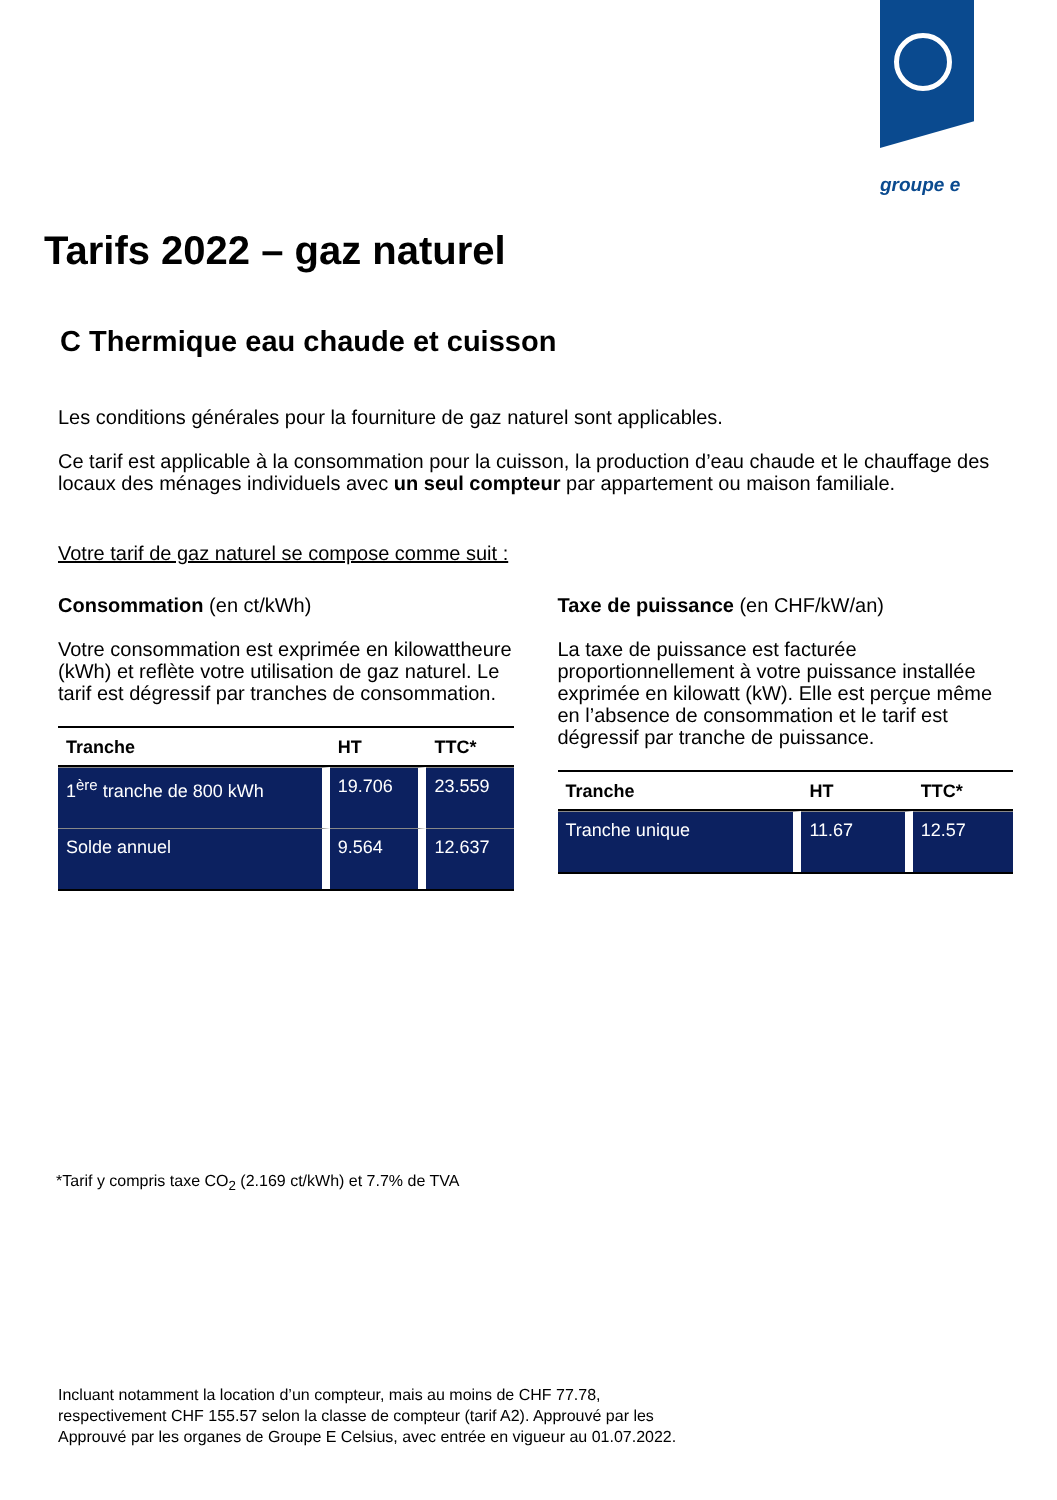groupe e
Tarifs 2022 – gaz naturel
C Thermique eau chaude et cuisson
Les conditions générales pour la fourniture de gaz naturel sont applicables.
Ce tarif est applicable à la consommation pour la cuisson, la production d’eau chaude et le chauffage des locaux des ménages individuels avec un seul compteur par appartement ou maison familiale.
Votre tarif de gaz naturel se compose comme suit :
Consommation (en ct/kWh)
Votre consommation est exprimée en kilowattheure (kWh) et reflète votre utilisation de gaz naturel. Le tarif est dégressif par tranches de consommation.
| Tranche | HT | TTC* |
| --- | --- | --- |
| 1<sup>ère</sup> tranche de 800 kWh | 19.706 | 23.559 |
| Solde annuel | 9.564 | 12.637 |
Taxe de puissance (en CHF/kW/an)
La taxe de puissance est facturée proportionnellement à votre puissance installée exprimée en kilowatt (kW). Elle est perçue même en l’absence de consommation et le tarif est dégressif par tranche de puissance.
| Tranche | HT | TTC* |
| --- | --- | --- |
| Tranche unique | 11.67 | 12.57 |
*Tarif y compris taxe CO<sub>2</sub> (2.169 ct/kWh) et 7.7% de TVA
Incluant notamment la location d’un compteur, mais au moins de CHF 77.78,
respectivement CHF 155.57 selon la classe de compteur (tarif A2). Approuvé par les
Approuvé par les organes de Groupe E Celsius, avec entrée en vigueur au 01.07.2022.